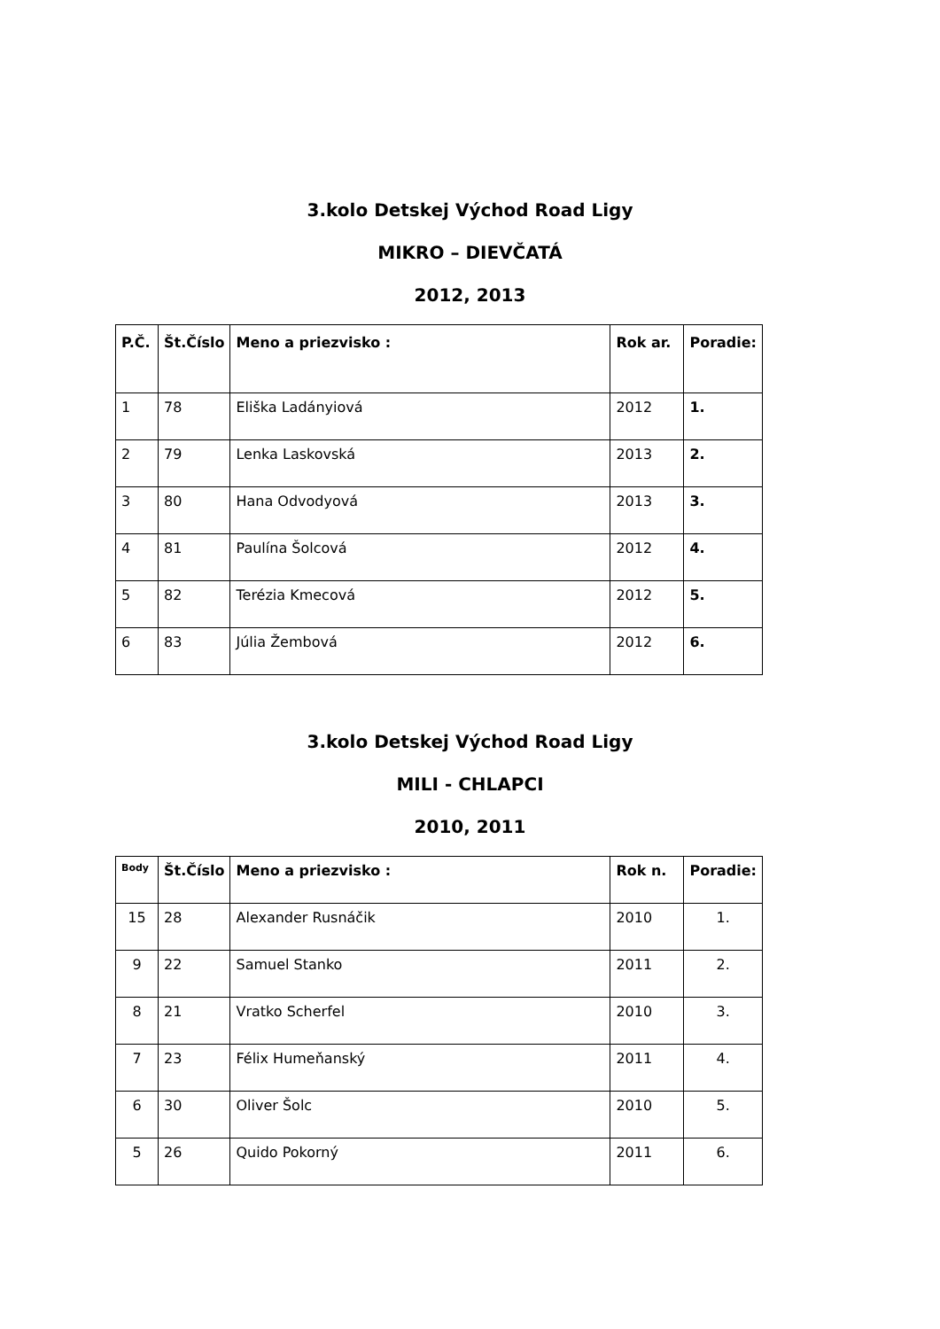3.kolo Detskej Východ Road Ligy
MIKRO – DIEVČATÁ
2012, 2013
| P.Č. | Št.Číslo | Meno a priezvisko : | Rok ar. | Poradie: |
| --- | --- | --- | --- | --- |
| 1 | 78 | Eliška Ladányiová | 2012 | 1. |
| 2 | 79 | Lenka Laskovská | 2013 | 2. |
| 3 | 80 | Hana Odvodyová | 2013 | 3. |
| 4 | 81 | Paulína Šolcová | 2012 | 4. |
| 5 | 82 | Terézia Kmecová | 2012 | 5. |
| 6 | 83 | Júlia Žembová | 2012 | 6. |
3.kolo Detskej Východ Road Ligy
MILI - CHLAPCI
2010, 2011
| Body | Št.Číslo | Meno a priezvisko : | Rok n. | Poradie: |
| --- | --- | --- | --- | --- |
| 15 | 28 | Alexander Rusnáčik | 2010 | 1. |
| 9 | 22 | Samuel Stanko | 2011 | 2. |
| 8 | 21 | Vratko Scherfel | 2010 | 3. |
| 7 | 23 | Félix Humeňanský | 2011 | 4. |
| 6 | 30 | Oliver Šolc | 2010 | 5. |
| 5 | 26 | Quido Pokorný | 2011 | 6. |